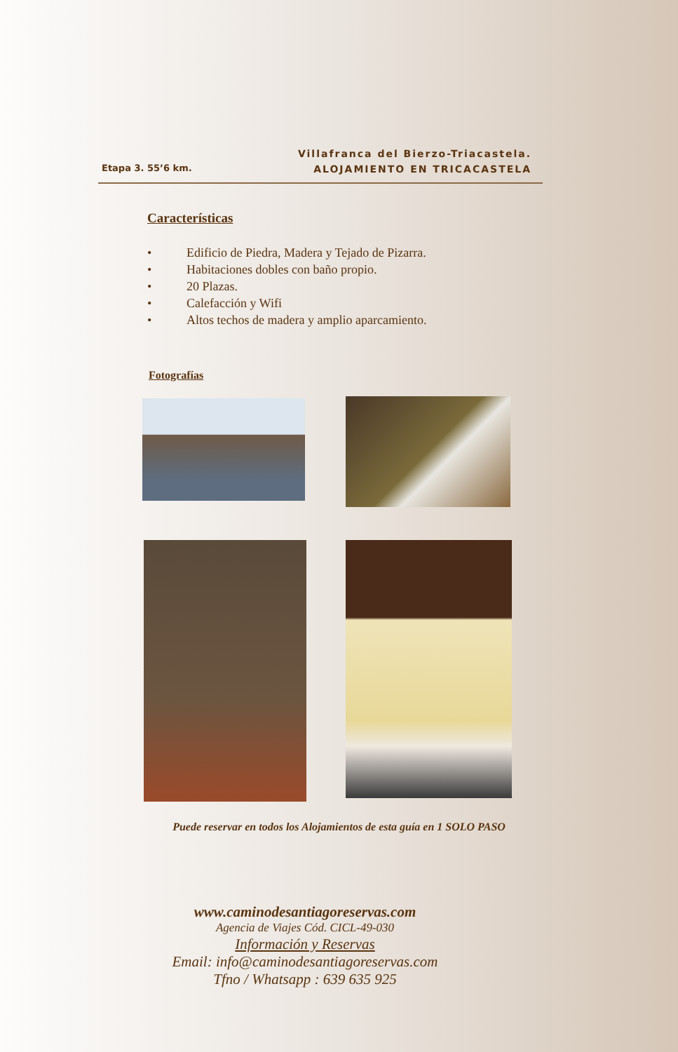Etapa 3. 55’6 km.
Villafranca del Bierzo-Triacastela.
ALOJAMIENTO EN TRICACASTELA
Características
• Edificio de Piedra, Madera y Tejado de Pizarra.
• Habitaciones dobles con baño propio.
• 20 Plazas.
• Calefacción y Wifi
• Altos techos de madera y amplio aparcamiento.
Fotografías
Puede reservar en todos los Alojamientos de esta guía en 1 SOLO PASO
www.caminodesantiagoreservas.com
Agencia de Viajes Cód. CICL-49-030
Información y Reservas
Email: info@caminodesantiagoreservas.com
Tfno / Whatsapp : 639 635 925